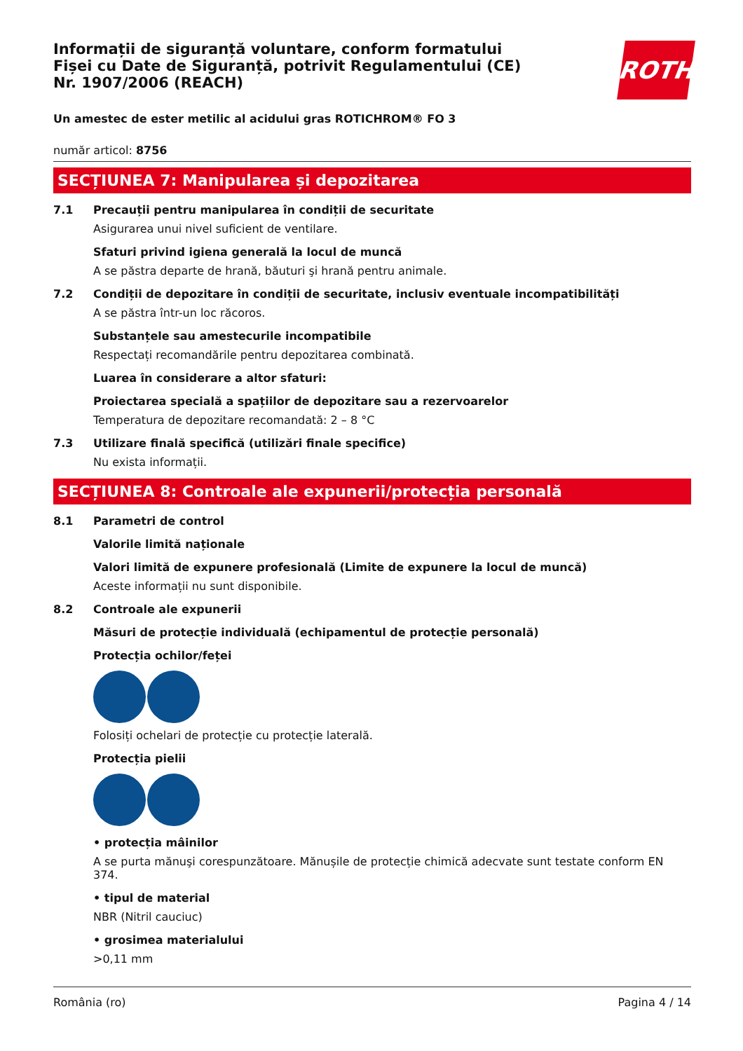Informații de siguranță voluntare, conform formatului Fișei cu Date de Siguranță, potrivit Regulamentului (CE) Nr. 1907/2006 (REACH)
ROTH
Un amestec de ester metilic al acidului gras ROTICHROM® FO 3
număr articol: 8756
SECȚIUNEA 7: Manipularea și depozitarea
7.1 Precauții pentru manipularea în condiții de securitate
Asigurarea unui nivel suficient de ventilare.
Sfaturi privind igiena generală la locul de muncă
A se păstra departe de hrană, băuturi şi hrană pentru animale.
7.2 Condiții de depozitare în condiții de securitate, inclusiv eventuale incompatibilități
A se păstra într-un loc răcoros.
Substanțele sau amestecurile incompatibile
Respectați recomandările pentru depozitarea combinată.
Luarea în considerare a altor sfaturi:
Proiectarea specială a spațiilor de depozitare sau a rezervoarelor
Temperatura de depozitare recomandată: 2 – 8 °C
7.3 Utilizare finală specifică (utilizări finale specifice)
Nu exista informații.
SECȚIUNEA 8: Controale ale expunerii/protecția personală
8.1 Parametri de control
Valorile limită naționale
Valori limită de expunere profesională (Limite de expunere la locul de muncă)
Aceste informații nu sunt disponibile.
8.2 Controale ale expunerii
Măsuri de protecție individuală (echipamentul de protecție personală)
Protecția ochilor/feței
Folosiți ochelari de protecție cu protecție laterală.
Protecția pielii
• protecția mâinilor
A se purta mănuşi corespunzătoare. Mănușile de protecție chimică adecvate sunt testate conform EN 374.
• tipul de material
NBR (Nitril cauciuc)
• grosimea materialului
>0,11 mm
România (ro) Pagina 4 / 14